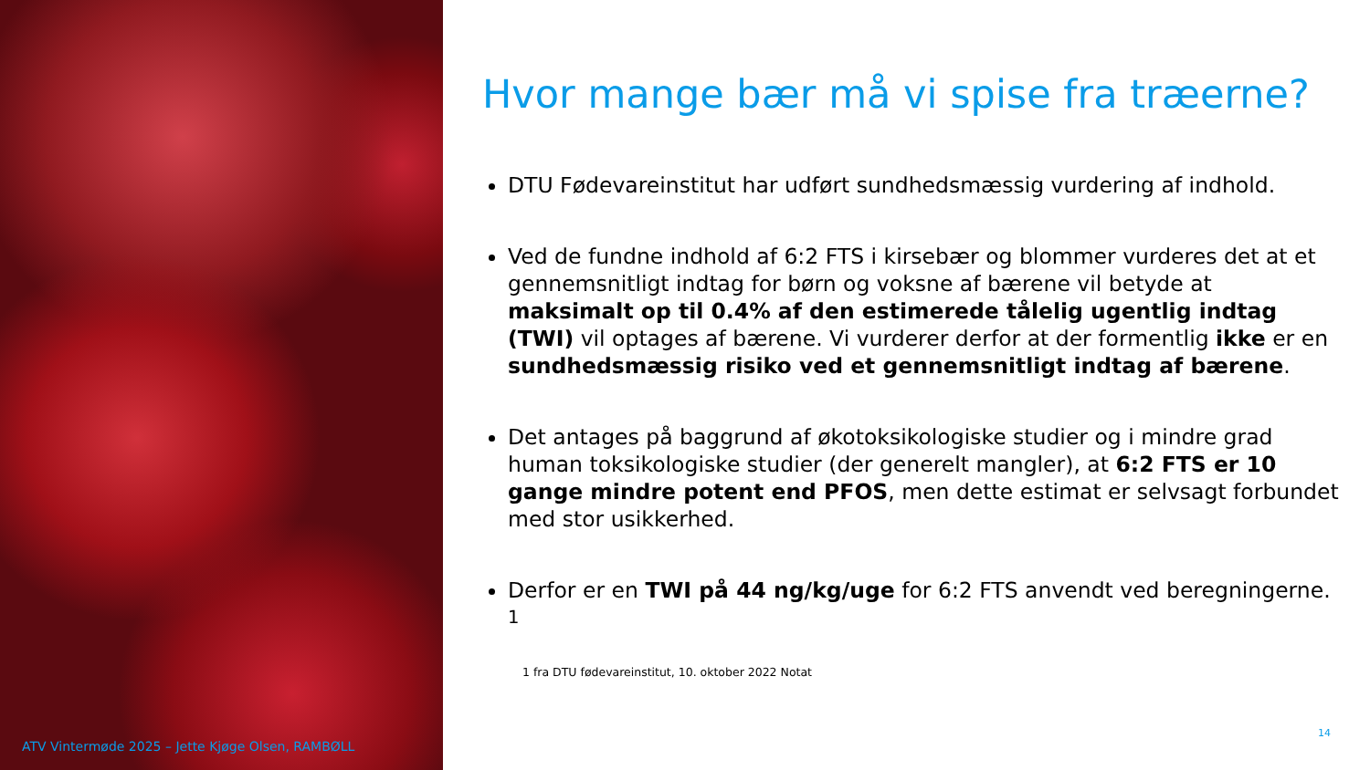Hvor mange bær må vi spise fra træerne?
DTU Fødevareinstitut har udført sundhedsmæssig vurdering af indhold.
Ved de fundne indhold af 6:2 FTS i kirsebær og blommer vurderes det at et gennemsnitligt indtag for børn og voksne af bærene vil betyde at maksimalt op til 0.4% af den estimerede tålelig ugentlig indtag (TWI) vil optages af bærene. Vi vurderer derfor at der formentlig ikke er en sundhedsmæssig risiko ved et gennemsnitligt indtag af bærene.
Det antages på baggrund af økotoksikologiske studier og i mindre grad human toksikologiske studier (der generelt mangler), at 6:2 FTS er 10 gange mindre potent end PFOS, men dette estimat er selvsagt forbundet med stor usikkerhed.
Derfor er en TWI på 44 ng/kg/uge for 6:2 FTS anvendt ved beregningerne. <sup>1</sup>
1 fra DTU fødevareinstitut, 10. oktober 2022 Notat
ATV Vintermøde 2025 – Jette Kjøge Olsen, RAMBØLL
14